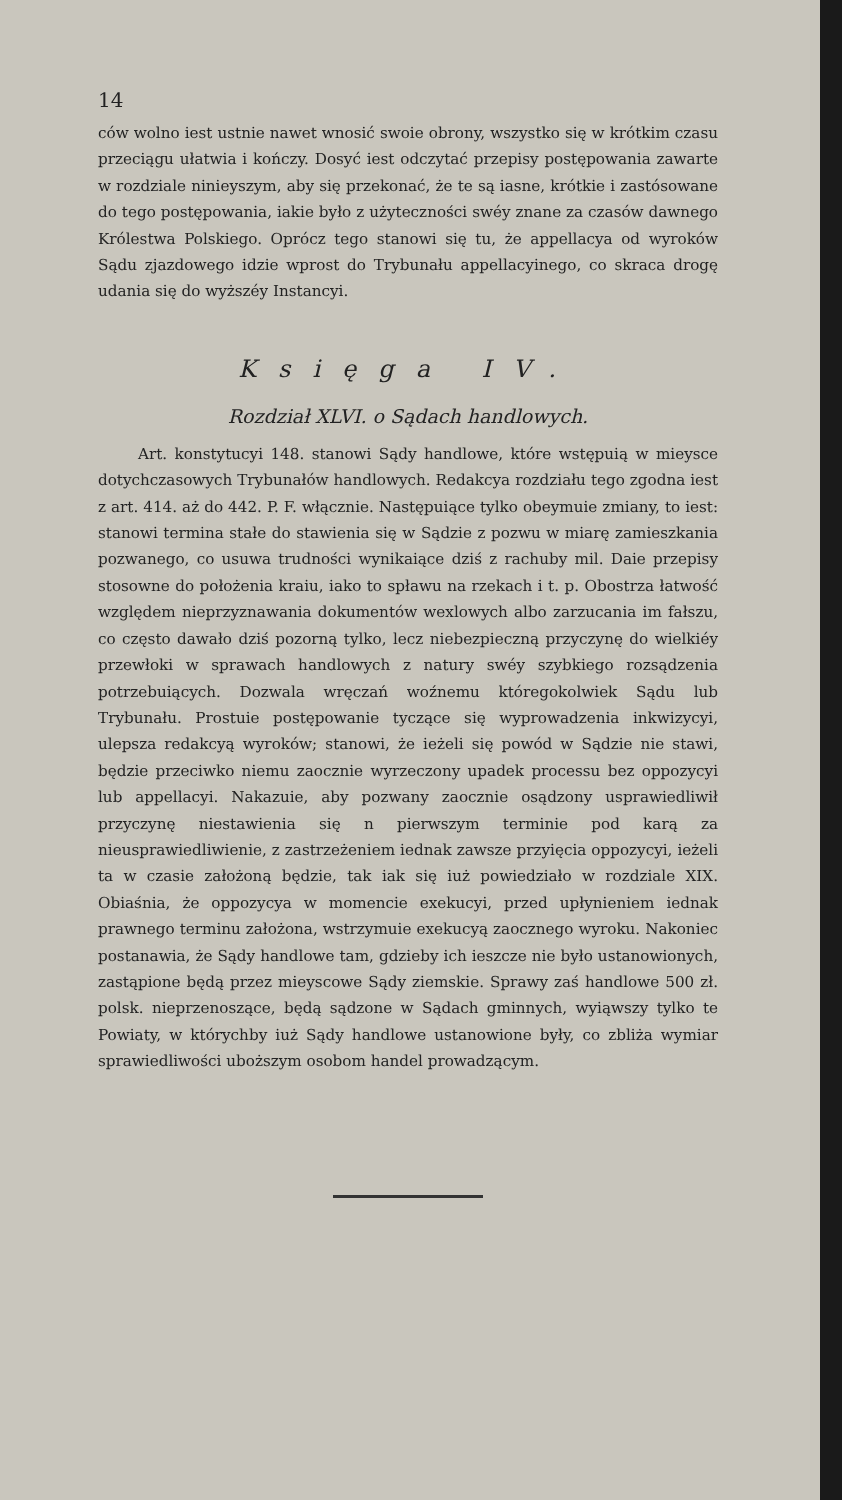14
ców wolno iest ustnie nawet wnosić swoie obrony, wszystko się w krótkim czasu przeciągu ułatwia i kończy. Dosyć iest odczytać przepisy postępowania zawarte w rozdziale ninieyszym, aby się przekonać, że te są iasne, krótkie i zastósowane do tego postępowania, iakie było z użyteczności swéy znane za czasów dawnego Królestwa Polskiego. Oprócz tego stanowi się tu, że appellacya od wyroków Sądu zjazdowego idzie wprost do Trybunału appellacyinego, co skraca drogę udania się do wyższéy Instancyi.
Księga IV.
Rozdział XLVI. o Sądach handlowych.
Art. konstytucyi 148. stanowi Sądy handlowe, które wstępuią w mieysce dotychczasowych Trybunałów handlowych. Redakcya rozdziału tego zgodna iest z art. 414. aż do 442. P. F. włącznie. Następuiące tylko obeymuie zmiany, to iest: stanowi termina stałe do stawienia się w Sądzie z pozwu w miarę zamieszkania pozwanego, co usuwa trudności wynikaiące dziś z rachuby mil. Daie przepisy stosowne do położenia kraiu, iako to spławu na rzekach i t. p. Obostrza łatwość względem nieprzyznawania dokumentów wexlowych albo zarzucania im fałszu, co często dawało dziś pozorną tylko, lecz niebezpieczną przyczynę do wielkiéy przewłoki w sprawach handlowych z natury swéy szybkiego rozsądzenia potrzebuiących. Dozwala wręczań woźnemu któregokolwiek Sądu lub Trybunału. Prostuie postępowanie tyczące się wyprowadzenia inkwizycyi, ulepsza redakcyą wyroków; stanowi, że ieżeli się powód w Sądzie nie stawi, będzie przeciwko niemu zaocznie wyrzeczony upadek processu bez oppozycyi lub appellacyi. Nakazuie, aby pozwany zaocznie osądzony usprawiedliwił przyczynę niestawienia się n pierwszym terminie pod karą za nieusprawiedliwienie, z zastrzeżeniem iednak zawsze przyięcia oppozycyi, ieżeli ta w czasie założoną będzie, tak iak się iuż powiedziało w rozdziale XIX. Obiaśnia, że oppozycya w momencie exekucyi, przed upłynieniem iednak prawnego terminu założona, wstrzymuie exekucyą zaocznego wyroku. Nakoniec postanawia, że Sądy handlowe tam, gdzieby ich ieszcze nie było ustanowionych, zastąpione będą przez mieyscowe Sądy ziemskie. Sprawy zaś handlowe 500 zł. polsk. nieprzenoszące, będą sądzone w Sądach gminnych, wyiąwszy tylko te Powiaty, w którychby iuż Sądy handlowe ustanowione były, co zbliża wymiar sprawiedliwości uboższym osobom handel prowadzącym.